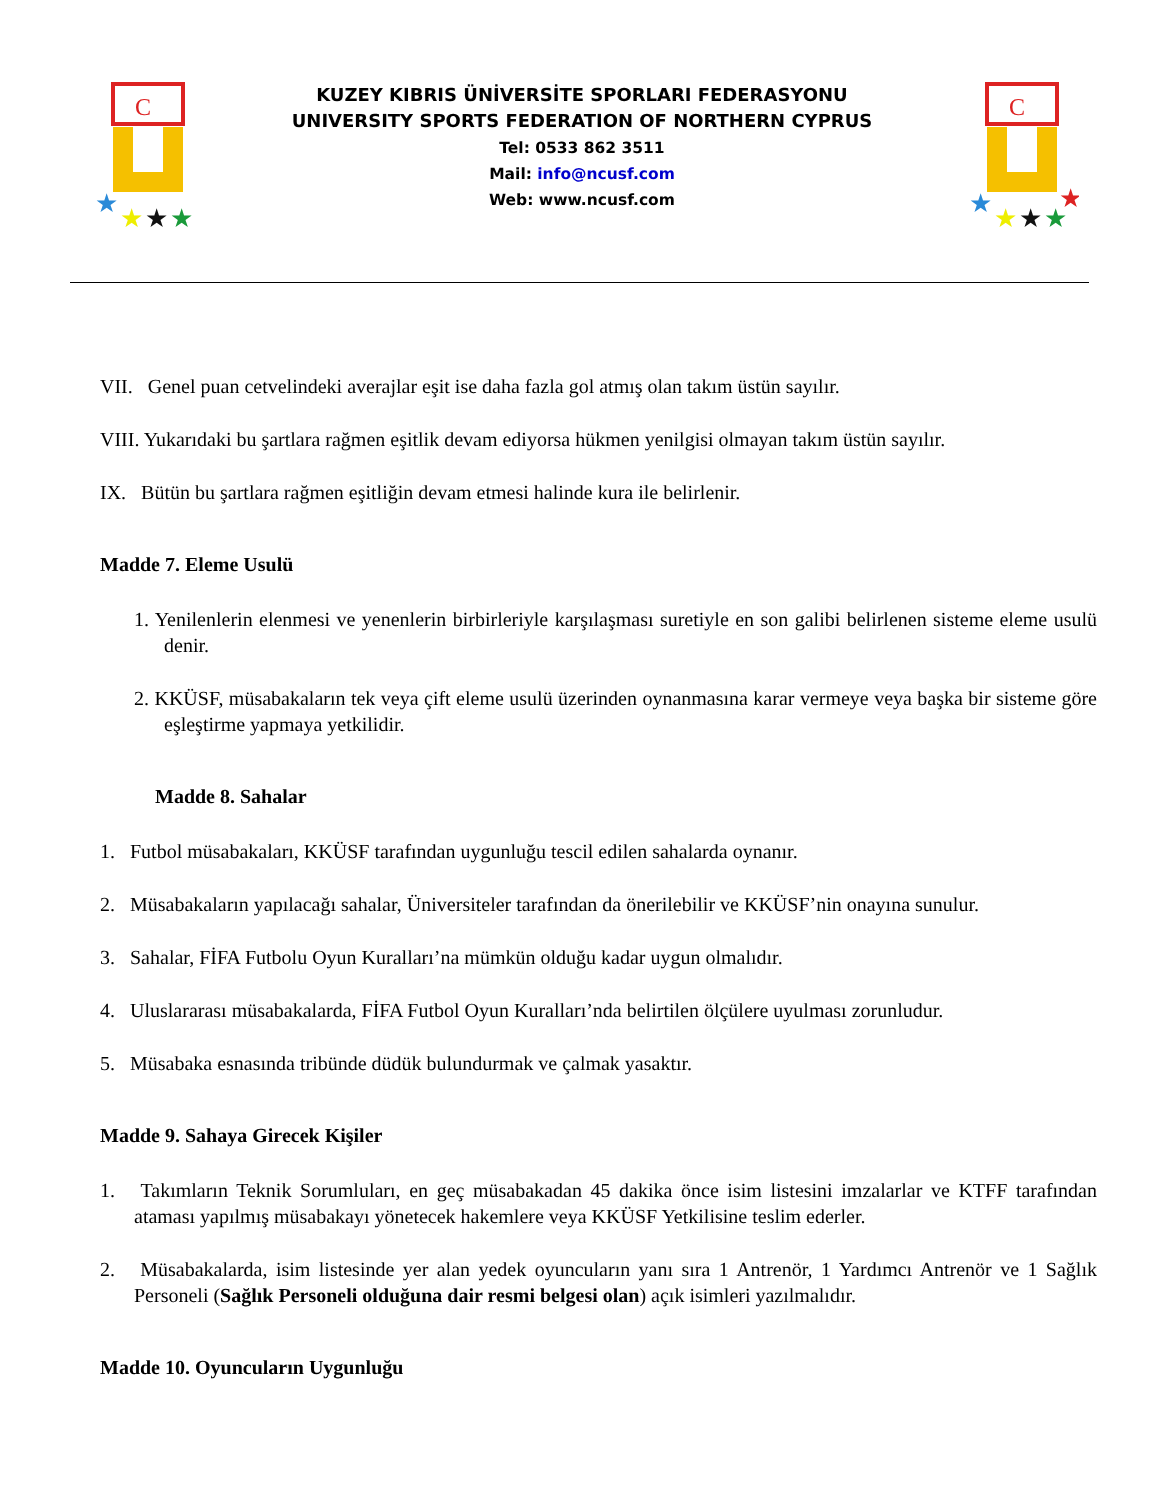C
★
★
★
★
KUZEY KIBRIS ÜNİVERSİTE SPORLARI FEDERASYONU
UNIVERSITY SPORTS FEDERATION OF NORTHERN CYPRUS
Tel: 0533 862 3511
Mail: info@ncusf.com
Web: www.ncusf.com
C
★
★
★
★
★
VII. Genel puan cetvelindeki averajlar eşit ise daha fazla gol atmış olan takım üstün sayılır.
VIII. Yukarıdaki bu şartlara rağmen eşitlik devam ediyorsa hükmen yenilgisi olmayan takım üstün sayılır.
IX. Bütün bu şartlara rağmen eşitliğin devam etmesi halinde kura ile belirlenir.
Madde 7. Eleme Usulü
1. Yenilenlerin elenmesi ve yenenlerin birbirleriyle karşılaşması suretiyle en son galibi belirlenen sisteme eleme usulü denir.
2. KKÜSF, müsabakaların tek veya çift eleme usulü üzerinden oynanmasına karar vermeye veya başka bir sisteme göre eşleştirme yapmaya yetkilidir.
Madde 8. Sahalar
1. Futbol müsabakaları, KKÜSF tarafından uygunluğu tescil edilen sahalarda oynanır.
2. Müsabakaların yapılacağı sahalar, Üniversiteler tarafından da önerilebilir ve KKÜSF’nin onayına sunulur.
3. Sahalar, FİFA Futbolu Oyun Kuralları’na mümkün olduğu kadar uygun olmalıdır.
4. Uluslararası müsabakalarda, FİFA Futbol Oyun Kuralları’nda belirtilen ölçülere uyulması zorunludur.
5. Müsabaka esnasında tribünde düdük bulundurmak ve çalmak yasaktır.
Madde 9. Sahaya Girecek Kişiler
1. Takımların Teknik Sorumluları, en geç müsabakadan 45 dakika önce isim listesini imzalarlar ve KTFF tarafından ataması yapılmış müsabakayı yönetecek hakemlere veya KKÜSF Yetkilisine teslim ederler.
2. Müsabakalarda, isim listesinde yer alan yedek oyuncuların yanı sıra 1 Antrenör, 1 Yardımcı Antrenör ve 1 Sağlık Personeli (Sağlık Personeli olduğuna dair resmi belgesi olan) açık isimleri yazılmalıdır.
Madde 10. Oyuncuların Uygunluğu